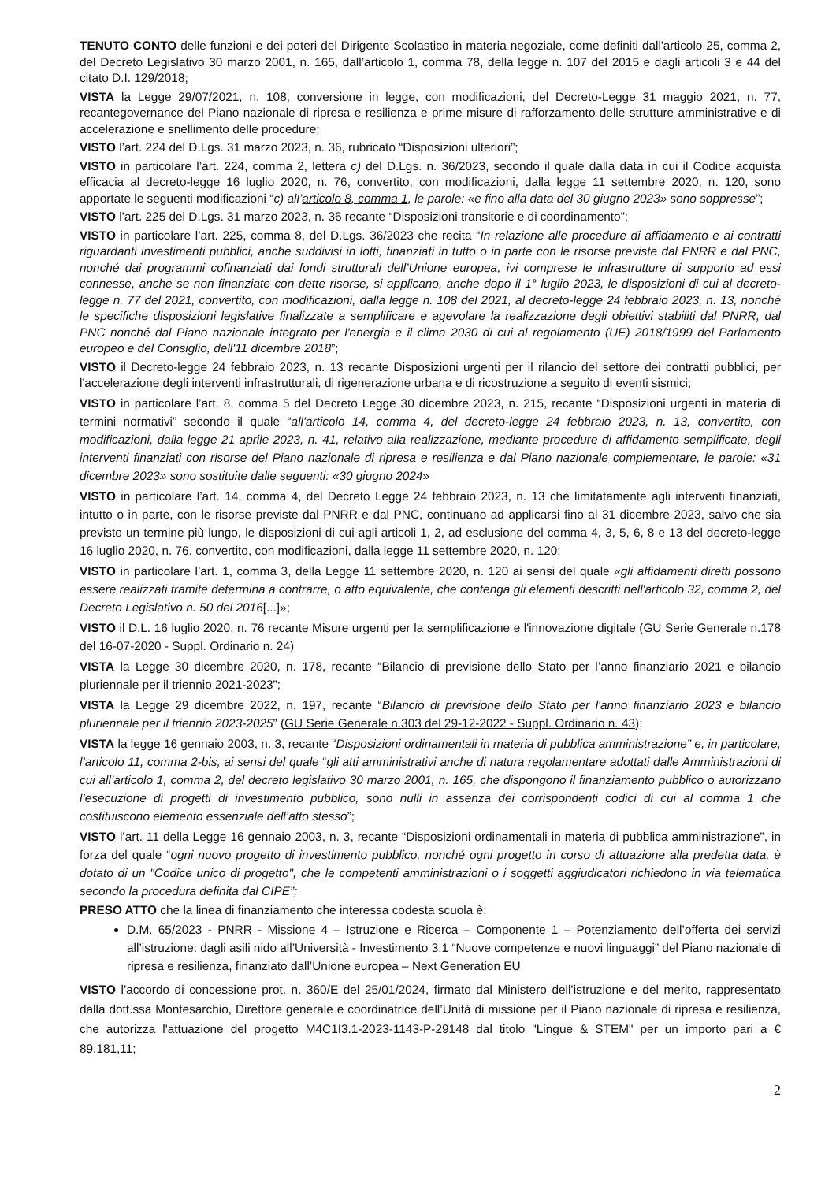TENUTO CONTO delle funzioni e dei poteri del Dirigente Scolastico in materia negoziale, come definiti dall'articolo 25, comma 2, del Decreto Legislativo 30 marzo 2001, n. 165, dall’articolo 1, comma 78, della legge n. 107 del 2015 e dagli articoli 3 e 44 del citato D.I. 129/2018;
VISTA la Legge 29/07/2021, n. 108, conversione in legge, con modificazioni, del Decreto-Legge 31 maggio 2021, n. 77, recantegovernance del Piano nazionale di ripresa e resilienza e prime misure di rafforzamento delle strutture amministrative e di accelerazione e snellimento delle procedure;
VISTO l’art. 224 del D.Lgs. 31 marzo 2023, n. 36, rubricato “Disposizioni ulteriori”;
VISTO in particolare l’art. 224, comma 2, lettera c) del D.Lgs. n. 36/2023, secondo il quale dalla data in cui il Codice acquista efficacia al decreto-legge 16 luglio 2020, n. 76, convertito, con modificazioni, dalla legge 11 settembre 2020, n. 120, sono apportate le seguenti modificazioni “c) all’articolo 8, comma 1, le parole: «e fino alla data del 30 giugno 2023» sono soppresse”;
VISTO l’art. 225 del D.Lgs. 31 marzo 2023, n. 36 recante “Disposizioni transitorie e di coordinamento”;
VISTO in particolare l’art. 225, comma 8, del D.Lgs. 36/2023 che recita “In relazione alle procedure di affidamento e ai contratti riguardanti investimenti pubblici, anche suddivisi in lotti, finanziati in tutto o in parte con le risorse previste dal PNRR e dal PNC, nonché dai programmi cofinanziati dai fondi strutturali dell’Unione europea, ivi comprese le infrastrutture di supporto ad essi connesse, anche se non finanziate con dette risorse, si applicano, anche dopo il 1° luglio 2023, le disposizioni di cui al decreto- legge n. 77 del 2021, convertito, con modificazioni, dalla legge n. 108 del 2021, al decreto-legge 24 febbraio 2023, n. 13, nonché le specifiche disposizioni legislative finalizzate a semplificare e agevolare la realizzazione degli obiettivi stabiliti dal PNRR, dal PNC nonché dal Piano nazionale integrato per l'energia e il clima 2030 di cui al regolamento (UE) 2018/1999 del Parlamento europeo e del Consiglio, dell'11 dicembre 2018”;
VISTO il Decreto-legge 24 febbraio 2023, n. 13 recante Disposizioni urgenti per il rilancio del settore dei contratti pubblici, per l'accelerazione degli interventi infrastrutturali, di rigenerazione urbana e di ricostruzione a seguito di eventi sismici;
VISTO in particolare l’art. 8, comma 5 del Decreto Legge 30 dicembre 2023, n. 215, recante “Disposizioni urgenti in materia di termini normativi” secondo il quale “all'articolo 14, comma 4, del decreto-legge 24 febbraio 2023, n. 13, convertito, con modificazioni, dalla legge 21 aprile 2023, n. 41, relativo alla realizzazione, mediante procedure di affidamento semplificate, degli interventi finanziati con risorse del Piano nazionale di ripresa e resilienza e dal Piano nazionale complementare, le parole: «31 dicembre 2023» sono sostituite dalle seguenti: «30 giugno 2024»
VISTO in particolare l’art. 14, comma 4, del Decreto Legge 24 febbraio 2023, n. 13 che limitatamente agli interventi finanziati, intutto o in parte, con le risorse previste dal PNRR e dal PNC, continuano ad applicarsi fino al 31 dicembre 2023, salvo che sia previsto un termine più lungo, le disposizioni di cui agli articoli 1, 2, ad esclusione del comma 4, 3, 5, 6, 8 e 13 del decreto-legge 16 luglio 2020, n. 76, convertito, con modificazioni, dalla legge 11 settembre 2020, n. 120;
VISTO in particolare l’art. 1, comma 3, della Legge 11 settembre 2020, n. 120 ai sensi del quale «gli affidamenti diretti possono essere realizzati tramite determina a contrarre, o atto equivalente, che contenga gli elementi descritti nell'articolo 32, comma 2, del Decreto Legislativo n. 50 del 2016[...]»;
VISTO il D.L. 16 luglio 2020, n. 76 recante Misure urgenti per la semplificazione e l'innovazione digitale (GU Serie Generale n.178 del 16-07-2020 - Suppl. Ordinario n. 24)
VISTA la Legge 30 dicembre 2020, n. 178, recante “Bilancio di previsione dello Stato per l’anno finanziario 2021 e bilancio pluriennale per il triennio 2021-2023”;
VISTA la Legge 29 dicembre 2022, n. 197, recante “Bilancio di previsione dello Stato per l'anno finanziario 2023 e bilancio pluriennale per il triennio 2023-2025” (GU Serie Generale n.303 del 29-12-2022 - Suppl. Ordinario n. 43);
VISTA la legge 16 gennaio 2003, n. 3, recante “Disposizioni ordinamentali in materia di pubblica amministrazione” e, in particolare, l’articolo 11, comma 2-bis, ai sensi del quale “gli atti amministrativi anche di natura regolamentare adottati dalle Amministrazioni di cui all’articolo 1, comma 2, del decreto legislativo 30 marzo 2001, n. 165, che dispongono il finanziamento pubblico o autorizzano l’esecuzione di progetti di investimento pubblico, sono nulli in assenza dei corrispondenti codici di cui al comma 1 che costituiscono elemento essenziale dell’atto stesso”;
VISTO l’art. 11 della Legge 16 gennaio 2003, n. 3, recante “Disposizioni ordinamentali in materia di pubblica amministrazione”, in forza del quale “ogni nuovo progetto di investimento pubblico, nonché ogni progetto in corso di attuazione alla predetta data, è dotato di un "Codice unico di progetto", che le competenti amministrazioni o i soggetti aggiudicatori richiedono in via telematica secondo la procedura definita dal CIPE”;
PRESO ATTO che la linea di finanziamento che interessa codesta scuola è:
D.M. 65/2023 - PNRR - Missione 4 – Istruzione e Ricerca – Componente 1 – Potenziamento dell’offerta dei servizi all’istruzione: dagli asili nido all’Università - Investimento 3.1 “Nuove competenze e nuovi linguaggi” del Piano nazionale di ripresa e resilienza, finanziato dall’Unione europea – Next Generation EU
VISTO l’accordo di concessione prot. n. 360/E del 25/01/2024, firmato dal Ministero dell’istruzione e del merito, rappresentato dalla dott.ssa Montesarchio, Direttore generale e coordinatrice dell’Unità di missione per il Piano nazionale di ripresa e resilienza, che autorizza l'attuazione del progetto M4C1I3.1-2023-1143-P-29148 dal titolo "Lingue & STEM" per un importo pari a € 89.181,11;
2